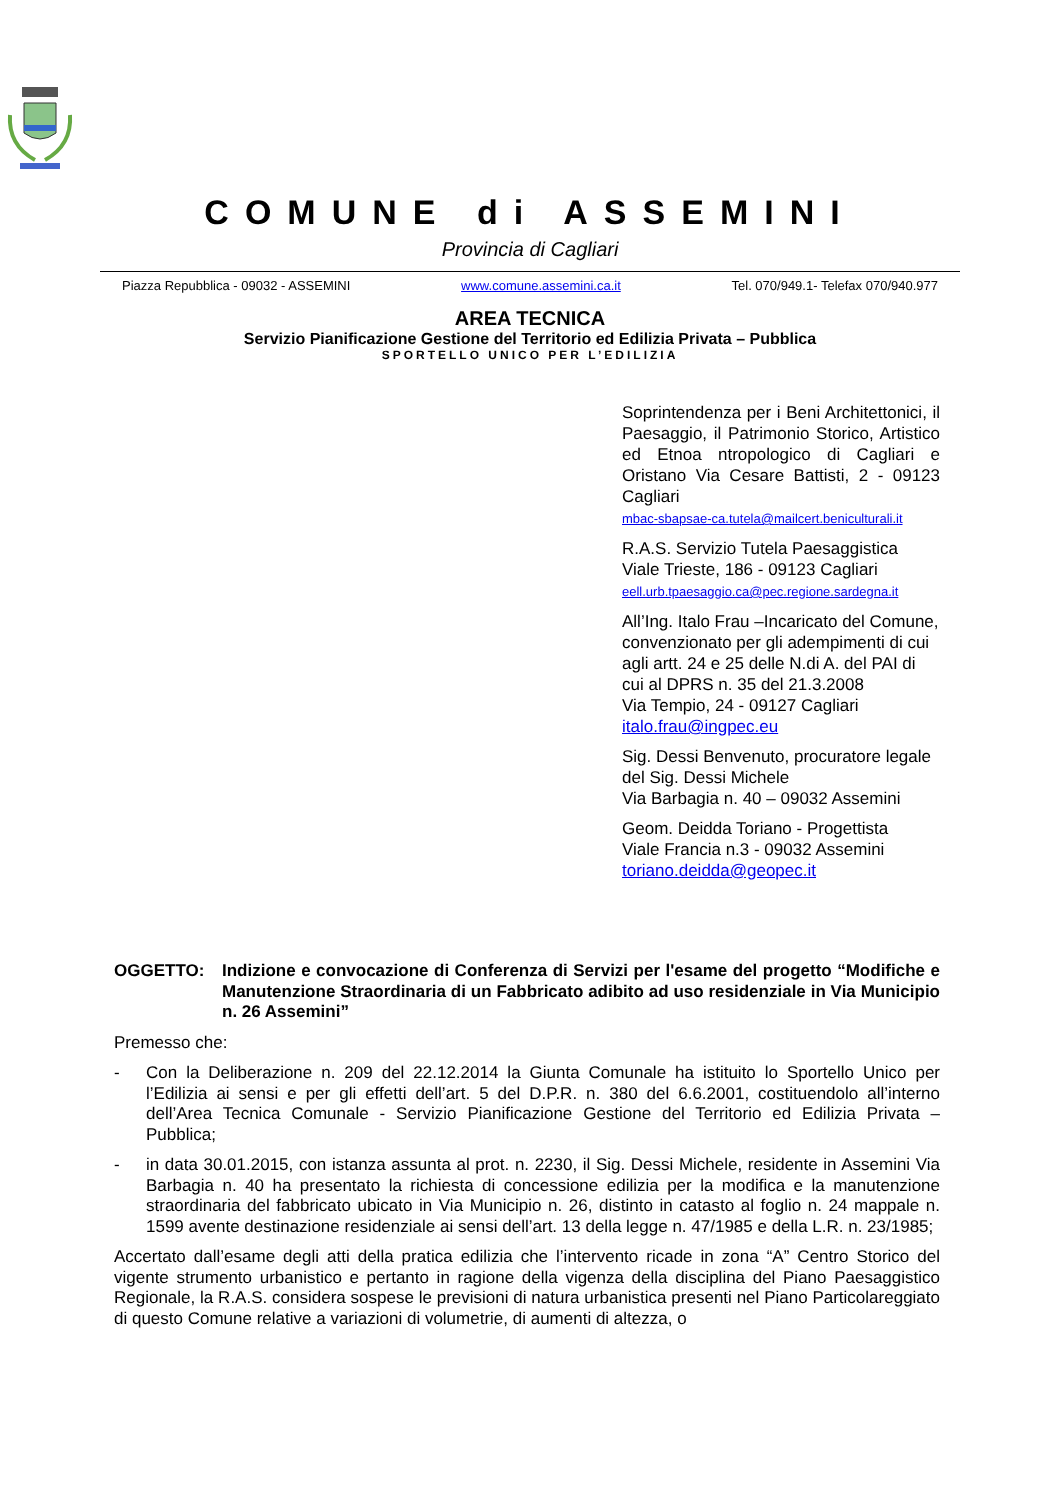COMUNE di ASSEMINI
Provincia di Cagliari
Piazza Repubblica - 09032 - ASSEMINI www.comune.assemini.ca.it Tel. 070/949.1- Telefax 070/940.977
AREA TECNICA
Servizio Pianificazione Gestione del Territorio ed Edilizia Privata – Pubblica
SPORTELLO UNICO PER L’EDILIZIA
Soprintendenza per i Beni Architettonici, il Paesaggio, il Patrimonio Storico, Artistico ed Etnoa ntropologico di Cagliari e Oristano Via Cesare Battisti, 2 - 09123 Cagliari
mbac-sbapsae-ca.tutela@mailcert.beniculturali.it
R.A.S. Servizio Tutela Paesaggistica
Viale Trieste, 186 - 09123 Cagliari
eell.urb.tpaesaggio.ca@pec.regione.sardegna.it
All’Ing. Italo Frau –Incaricato del Comune, convenzionato per gli adempimenti di cui agli artt. 24 e 25 delle N.di A. del PAI di cui al DPRS n. 35 del 21.3.2008
Via Tempio, 24 - 09127 Cagliari
italo.frau@ingpec.eu
Sig. Dessi Benvenuto, procuratore legale del Sig. Dessi Michele
Via Barbagia n. 40 – 09032 Assemini
Geom. Deidda Toriano - Progettista
Viale Francia n.3 - 09032 Assemini
toriano.deidda@geopec.it
OGGETTO: Indizione e convocazione di Conferenza di Servizi per l'esame del progetto “Modifiche e Manutenzione Straordinaria di un Fabbricato adibito ad uso residenziale in Via Municipio n. 26 Assemini”
Premesso che:
- Con la Deliberazione n. 209 del 22.12.2014 la Giunta Comunale ha istituito lo Sportello Unico per l’Edilizia ai sensi e per gli effetti dell’art. 5 del D.P.R. n. 380 del 6.6.2001, costituendolo all’interno dell’Area Tecnica Comunale - Servizio Pianificazione Gestione del Territorio ed Edilizia Privata – Pubblica;
- in data 30.01.2015, con istanza assunta al prot. n. 2230, il Sig. Dessi Michele, residente in Assemini Via Barbagia n. 40 ha presentato la richiesta di concessione edilizia per la modifica e la manutenzione straordinaria del fabbricato ubicato in Via Municipio n. 26, distinto in catasto al foglio n. 24 mappale n. 1599 avente destinazione residenziale ai sensi dell’art. 13 della legge n. 47/1985 e della L.R. n. 23/1985;
Accertato dall’esame degli atti della pratica edilizia che l’intervento ricade in zona “A” Centro Storico del vigente strumento urbanistico e pertanto in ragione della vigenza della disciplina del Piano Paesaggistico Regionale, la R.A.S. considera sospese le previsioni di natura urbanistica presenti nel Piano Particolareggiato di questo Comune relative a variazioni di volumetrie, di aumenti di altezza, o